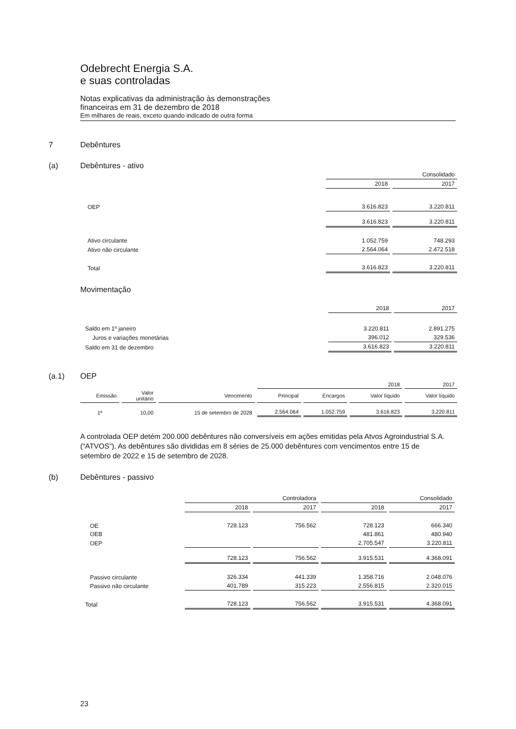Odebrecht Energia S.A.
e suas controladas
Notas explicativas da administração às demonstrações
financeiras em 31 de dezembro de 2018
Em milhares de reais, exceto quando indicado de outra forma
7 Debêntures
(a) Debêntures - ativo
| | Consolidado | |
| | 2018 | 2017 |
| OEP | 3.616.823 | 3.220.811 |
| | 3.616.823 | 3.220.811 |
| Ativo circulante | 1.052.759 | 748.293 |
| Ativo não circulante | 2.564.064 | 2.472.518 |
| Total | 3.616.823 | 3.220.811 |
Movimentação
| | 2018 | 2017 |
| Saldo em 1º janeiro | 3.220.811 | 2.891.275 |
| Juros e variações monetárias | 396.012 | 329.536 |
| Saldo em 31 de dezembro | 3.616.823 | 3.220.811 |
(a.1) OEP
| | | | 2018 | | | 2017 |
| Emissão | Valor unitário | Vencimento | Principal | Encargos | Valor líquido | Valor líquido |
| 1ª | 10,00 | 15 de setembro de 2028 | 2.564.064 | 1.052.759 | 3.616.823 | 3.220.811 |
A controlada OEP detém 200.000 debêntures não conversíveis em ações emitidas pela Atvos Agroindustrial S.A. (“ATVOS”). As debêntures são divididas em 8 séries de 25.000 debêntures com vencimentos entre 15 de setembro de 2022 e 15 de setembro de 2028.
(b) Debêntures - passivo
| | Controladora | | Consolidado | |
| | 2018 | 2017 | 2018 | 2017 |
| OE | 728.123 | 756.562 | 728.123 | 666.340 |
| OEB | | | 481.861 | 480.940 |
| OEP | | | 2.705.547 | 3.220.811 |
| | 728.123 | 756.562 | 3.915.531 | 4.368.091 |
| Passivo circulante | 326.334 | 441.339 | 1.358.716 | 2.048.076 |
| Passivo não circulante | 401.789 | 315.223 | 2.556.815 | 2.320.015 |
| Total | 728.123 | 756.562 | 3.915.531 | 4.368.091 |
23